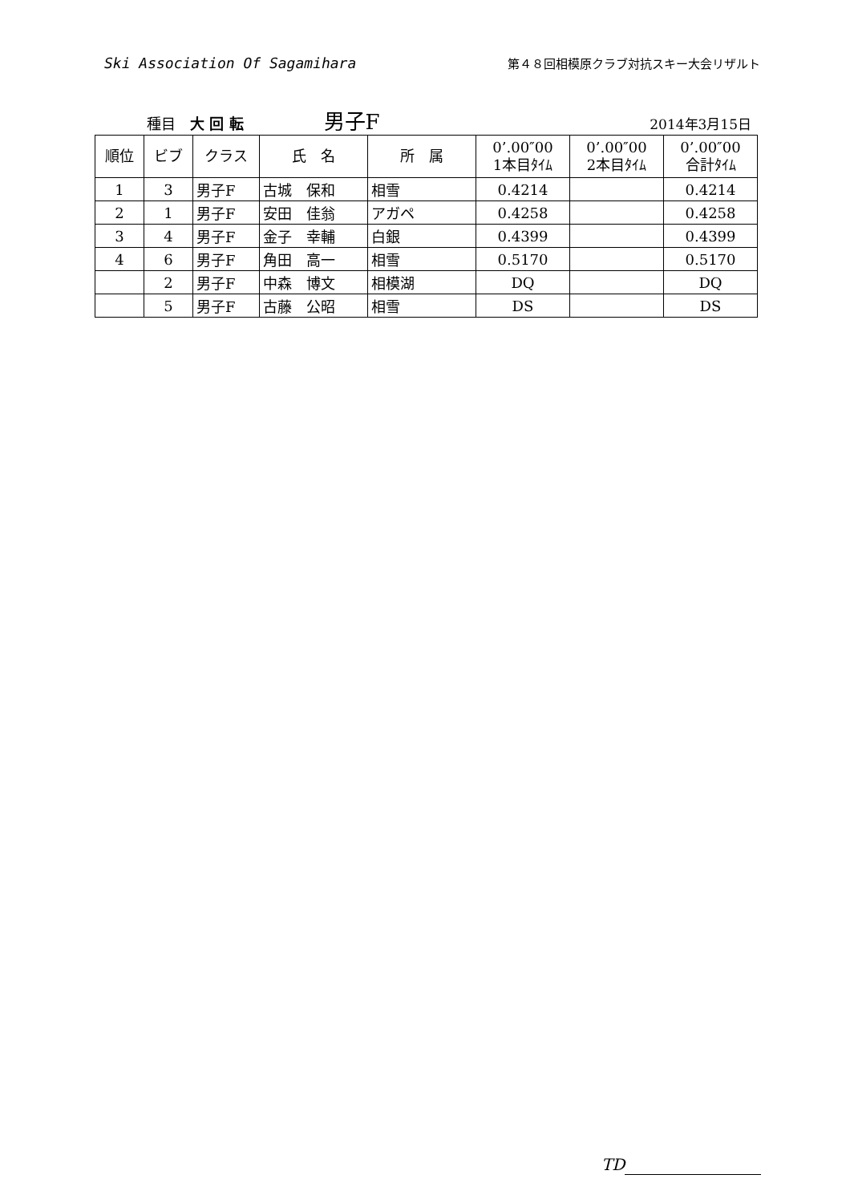Ski Association Of Sagamihara 第４８回相模原クラブ対抗スキー大会リザルト
種目　大 回 転 男子F 2014年3月15日
| 順位 | ビブ | クラス | 氏 名 | 所 属 | 0’.00″00 1本目ﾀｲﾑ | 0’.00″00 2本目ﾀｲﾑ | 0’.00″00 合計ﾀｲﾑ |
| --- | --- | --- | --- | --- | --- | --- | --- |
| 1 | 3 | 男子F | 古城 保和 | 相雪 | 0.4214 | | 0.4214 |
| 2 | 1 | 男子F | 安田 佳翁 | アガペ | 0.4258 | | 0.4258 |
| 3 | 4 | 男子F | 金子 幸輔 | 白銀 | 0.4399 | | 0.4399 |
| 4 | 6 | 男子F | 角田 高一 | 相雪 | 0.5170 | | 0.5170 |
| | 2 | 男子F | 中森 博文 | 相模湖 | DQ | | DQ |
| | 5 | 男子F | 古藤 公昭 | 相雪 | DS | | DS |
TD